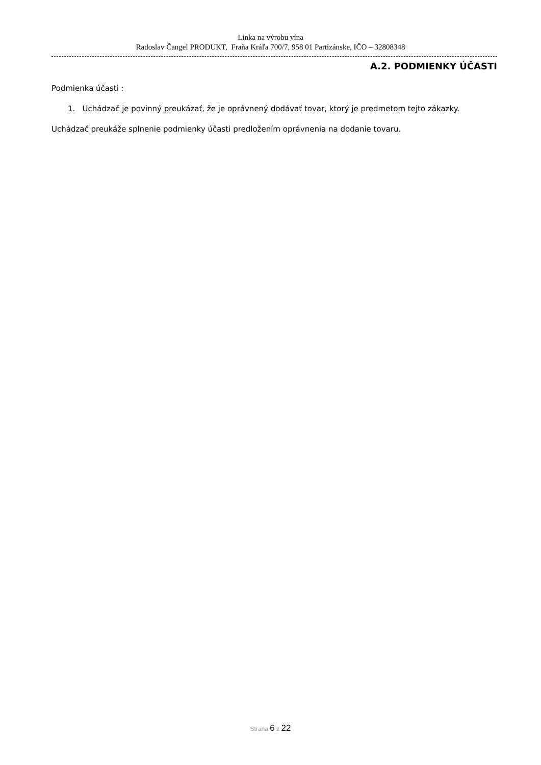Linka na výrobu vína
Radoslav Čangel PRODUKT, Fraňa Kráľa 700/7, 958 01 Partizánske, IČO – 32808348
A.2. PODMIENKY ÚČASTI
Podmienka účasti :
1. Uchádzač je povinný preukázať, že je oprávnený dodávať tovar, ktorý je predmetom tejto zákazky.
Uchádzač preukáže splnenie podmienky účasti predložením oprávnenia na dodanie tovaru.
Strana 6 z 22